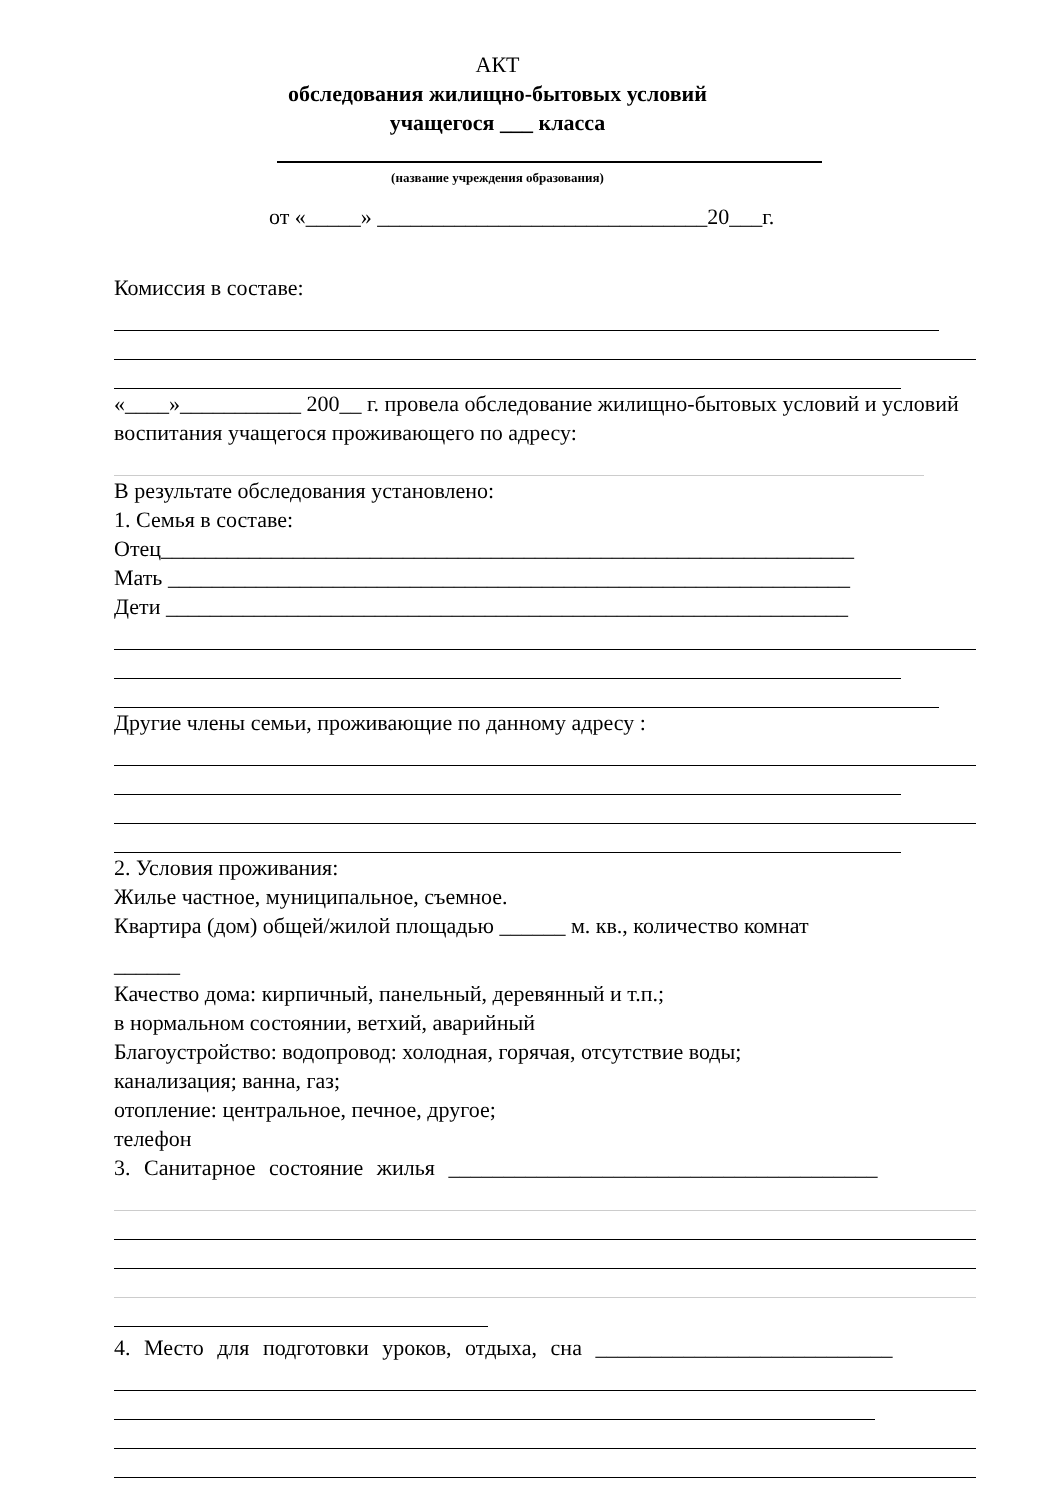АКТ
обследования жилищно-бытовых условий
учащегося ___ класса
(название учреждения образования)
от «_____» ______________________________20___г.
Комиссия в составе:
«____»___________ 200__ г. провела обследование жилищно-бытовых условий и условий воспитания учащегося проживающего по адресу:
В результате обследования установлено:
1. Семья в составе:
Отец_______________________________________________________________
Мать ______________________________________________________________
Дети ______________________________________________________________
Другие члены семьи, проживающие по данному адресу :
2. Условия проживания:
Жилье частное, муниципальное, съемное.
Квартира (дом) общей/жилой площадью ______ м. кв., количество комнат
______
Качество дома: кирпичный, панельный, деревянный и т.п.;
в нормальном состоянии, ветхий, аварийный
Благоустройство: водопровод: холодная, горячая, отсутствие воды;
канализация; ванна, газ;
отопление: центральное, печное, другое;
телефон
3. Санитарное состояние жилья _______________________________________
4. Место для подготовки уроков, отдыха, сна ___________________________